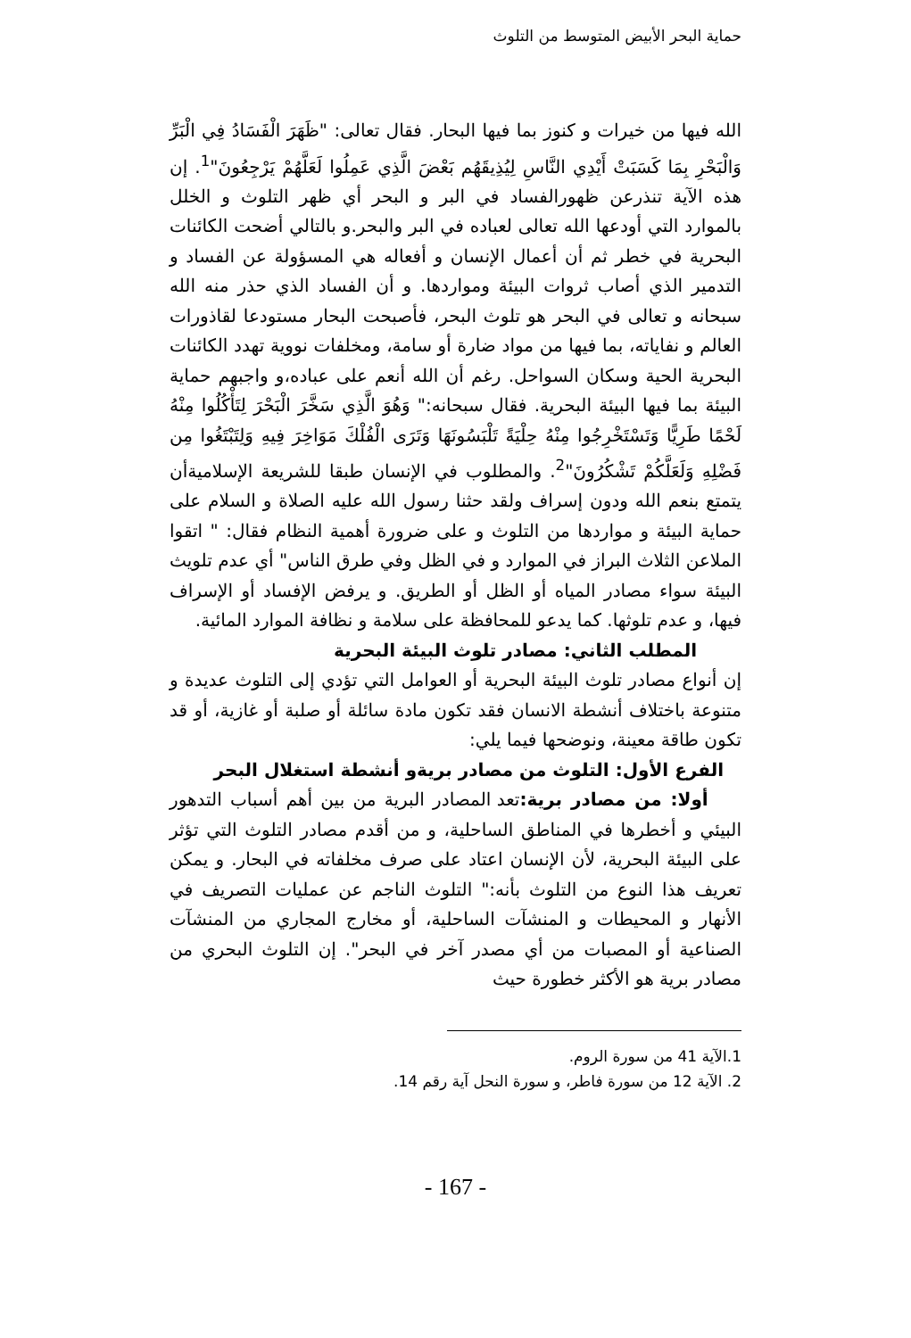حماية البحر الأبيض المتوسط من التلوث
الله فيها من خيرات و كنوز بما فيها البحار. فقال تعالى: "ظَهَرَ الْفَسَادُ فِي الْبَرِّ وَالْبَحْرِ بِمَا كَسَبَتْ أَيْدِي النَّاسِ لِيُذِيقَهُم بَعْضَ الَّذِي عَمِلُوا لَعَلَّهُمْ يَرْجِعُونَ"<sup>1</sup>. إن هذه الآية تنذرعن ظهورالفساد في البر و البحر أي ظهر التلوث و الخلل بالموارد التي أودعها الله تعالى لعباده في البر والبحر.و بالتالي أضحت الكائنات البحرية في خطر ثم أن أعمال الإنسان و أفعاله هي المسؤولة عن الفساد و التدمير الذي أصاب ثروات البيئة ومواردها. و أن الفساد الذي حذر منه الله سبحانه و تعالى في البحر هو تلوث البحر، فأصبحت البحار مستودعا لقاذورات العالم و نفاياته، بما فيها من مواد ضارة أو سامة، ومخلفات نووية تهدد الكائنات البحرية الحية وسكان السواحل. رغم أن الله أنعم على عباده،و واجبهم حماية البيئة بما فيها البيئة البحرية. فقال سبحانه:" وَهُوَ الَّذِي سَخَّرَ الْبَحْرَ لِتَأْكُلُوا مِنْهُ لَحْمًا طَرِيًّا وَتَسْتَخْرِجُوا مِنْهُ حِلْيَةً تَلْبَسُونَهَا وَتَرَى الْفُلْكَ مَوَاخِرَ فِيهِ وَلِتَبْتَغُوا مِن فَضْلِهِ وَلَعَلَّكُمْ تَشْكُرُونَ"<sup>2</sup>. والمطلوب في الإنسان طبقا للشريعة الإسلاميةأن يتمتع بنعم الله ودون إسراف ولقد حثنا رسول الله عليه الصلاة و السلام على حماية البيئة و مواردها من التلوث و على ضرورة أهمية النظام فقال: " اتقوا الملاعن الثلاث البراز في الموارد و في الظل وفي طرق الناس" أي عدم تلويث البيئة سواء مصادر المياه أو الظل أو الطريق. و يرفض الإفساد أو الإسراف فيها، و عدم تلوثها. كما يدعو للمحافظة على سلامة و نظافة الموارد المائية.
المطلب الثاني: مصادر تلوث البيئة البحرية
إن أنواع مصادر تلوث البيئة البحرية أو العوامل التي تؤدي إلى التلوث عديدة و متنوعة باختلاف أنشطة الانسان فقد تكون مادة سائلة أو صلبة أو غازية، أو قد تكون طاقة معينة، ونوضحها فيما يلي:
الفرع الأول: التلوث من مصادر بريةو أنشطة استغلال البحر
أولا: من مصادر برية: تعد المصادر البرية من بين أهم أسباب التدهور البيئي و أخطرها في المناطق الساحلية، و من أقدم مصادر التلوث التي تؤثر على البيئة البحرية، لأن الإنسان اعتاد على صرف مخلفاته في البحار. و يمكن تعريف هذا النوع من التلوث بأنه:" التلوث الناجم عن عمليات التصريف في الأنهار و المحيطات و المنشآت الساحلية، أو مخارج المجاري من المنشآت الصناعية أو المصبات من أي مصدر آخر في البحر". إن التلوث البحري من مصادر برية هو الأكثر خطورة حيث
1.الآية 41 من سورة الروم.
2. الآية 12 من سورة فاطر، و سورة النحل آية رقم 14.
- 167 -